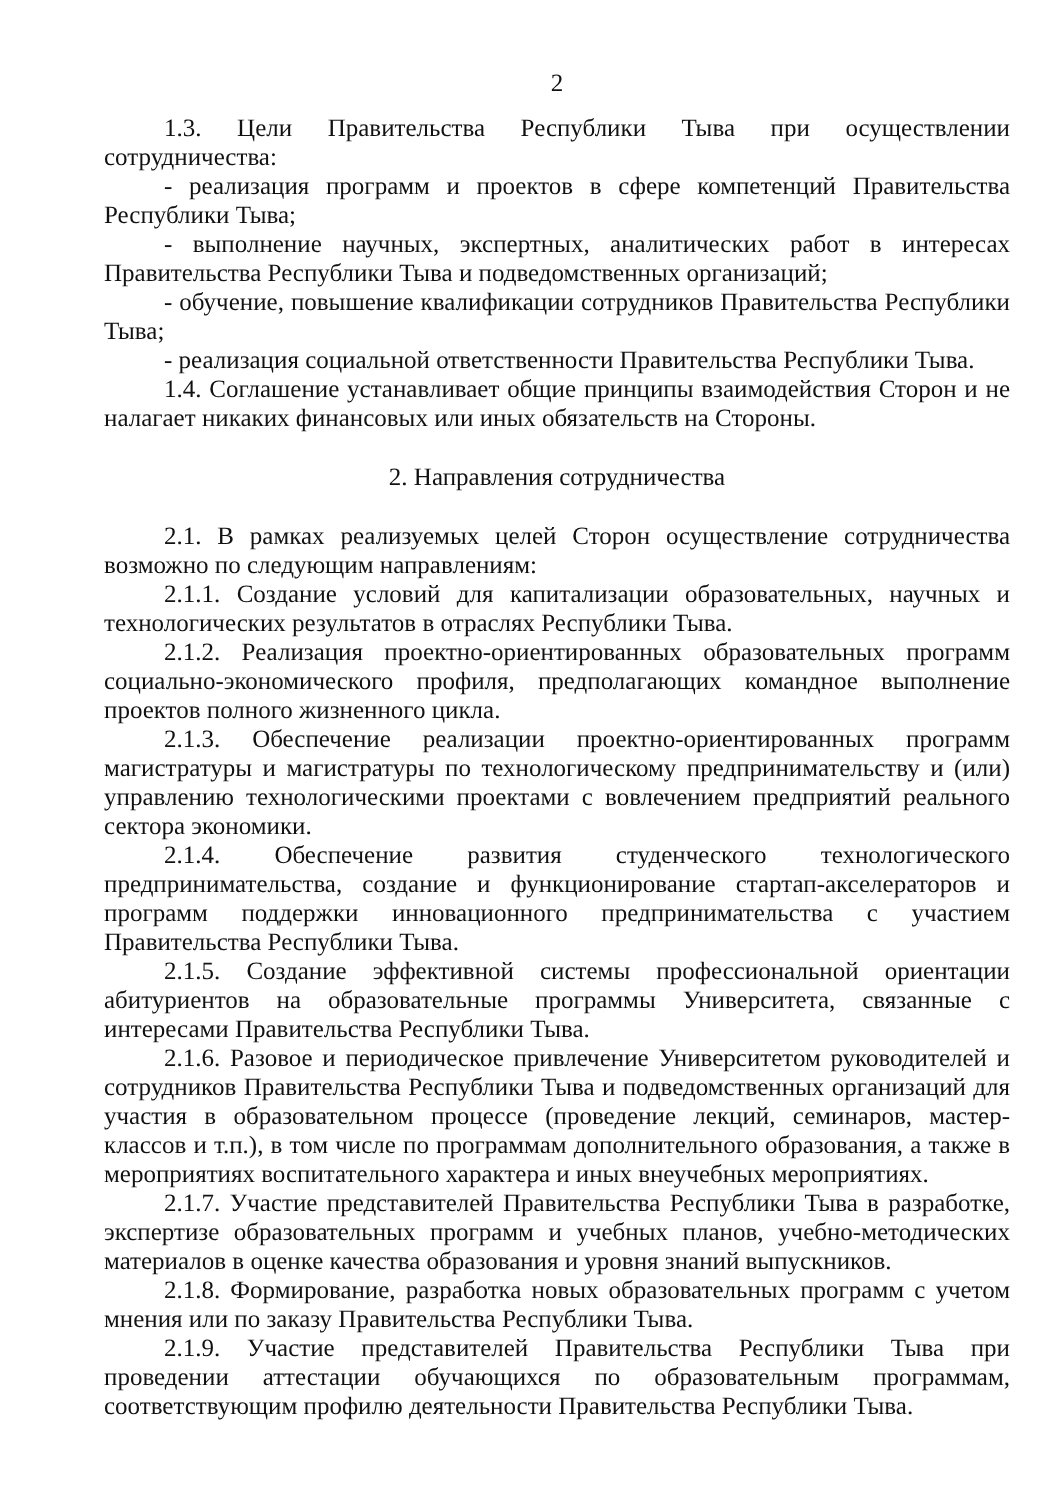2
1.3. Цели Правительства Республики Тыва при осуществлении сотрудничества:
- реализация программ и проектов в сфере компетенций Правительства Республики Тыва;
- выполнение научных, экспертных, аналитических работ в интересах Правительства Республики Тыва и подведомственных организаций;
- обучение, повышение квалификации сотрудников Правительства Республики Тыва;
- реализация социальной ответственности Правительства Республики Тыва.
1.4. Соглашение устанавливает общие принципы взаимодействия Сторон и не налагает никаких финансовых или иных обязательств на Стороны.
2. Направления сотрудничества
2.1. В рамках реализуемых целей Сторон осуществление сотрудничества возможно по следующим направлениям:
2.1.1. Создание условий для капитализации образовательных, научных и технологических результатов в отраслях Республики Тыва.
2.1.2. Реализация проектно-ориентированных образовательных программ социально-экономического профиля, предполагающих командное выполнение проектов полного жизненного цикла.
2.1.3. Обеспечение реализации проектно-ориентированных программ магистратуры и магистратуры по технологическому предпринимательству и (или) управлению технологическими проектами с вовлечением предприятий реального сектора экономики.
2.1.4. Обеспечение развития студенческого технологического предпринимательства, создание и функционирование стартап-акселераторов и программ поддержки инновационного предпринимательства с участием Правительства Республики Тыва.
2.1.5. Создание эффективной системы профессиональной ориентации абитуриентов на образовательные программы Университета, связанные с интересами Правительства Республики Тыва.
2.1.6. Разовое и периодическое привлечение Университетом руководителей и сотрудников Правительства Республики Тыва и подведомственных организаций для участия в образовательном процессе (проведение лекций, семинаров, мастер-классов и т.п.), в том числе по программам дополнительного образования, а также в мероприятиях воспитательного характера и иных внеучебных мероприятиях.
2.1.7. Участие представителей Правительства Республики Тыва в разработке, экспертизе образовательных программ и учебных планов, учебно-методических материалов в оценке качества образования и уровня знаний выпускников.
2.1.8. Формирование, разработка новых образовательных программ с учетом мнения или по заказу Правительства Республики Тыва.
2.1.9. Участие представителей Правительства Республики Тыва при проведении аттестации обучающихся по образовательным программам, соответствующим профилю деятельности Правительства Республики Тыва.